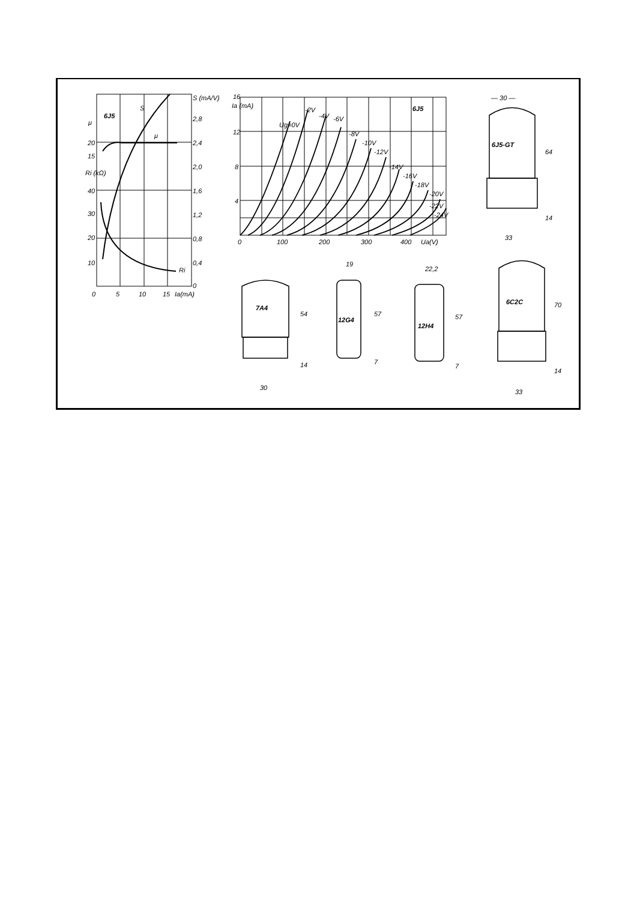6J5
μ
20
15
Ri (kΩ)
40
30
20
10
S (mA/V)
2,8
2,4
2,0
1,6
1,2
0,8
0,4
0
S
μ
Ri
0
5
10
15
Ia(mA)
16
Ia (mA)
12
8
4
0
100
200
300
400
Ua(V)
Ug=0V
-2V
-4V
-6V
-8V
-10V
-12V
-14V
-16V
-18V
-20V
-22V
-24V
6J5
— 30 —
64
14
33
6J5-GT
7A4
54
14
30
19
12G4
57
7
22,2
12H4
57
7
6C2C
70
14
33